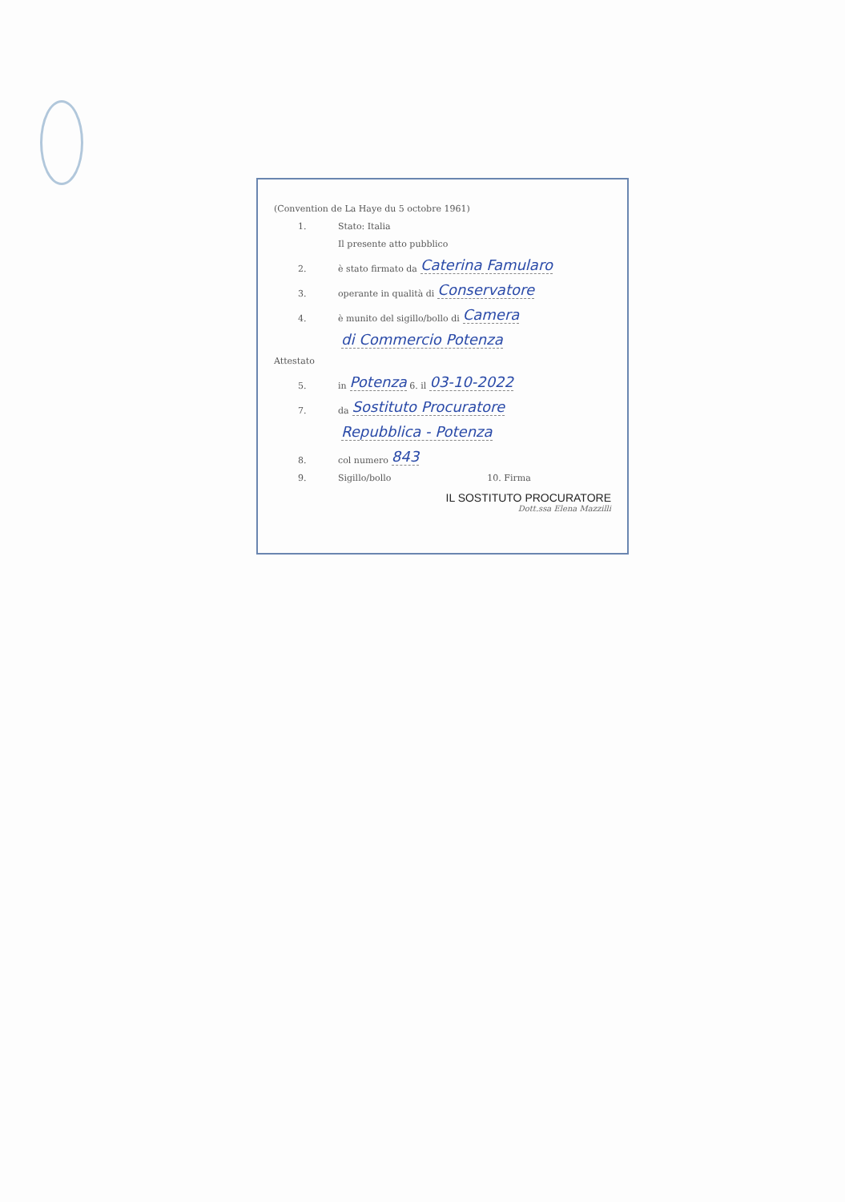(Convention de La Haye du 5 octobre 1961)
1. Stato: Italia
Il presente atto pubblico
2. è stato firmato da Caterina Famularo
3. operante in qualità di Conservatore
4. è munito del sigillo/bollo di Camera
di Commercio Potenza
Attestato
5. in Potenza 6. il 03-10-2022
7. da Sostituto Procuratore
Repubblica - Potenza
8. col numero 843
9. Sigillo/bollo 10. Firma
IL SOSTITUTO PROCURATORE
Dott.ssa Elena Mazzilli